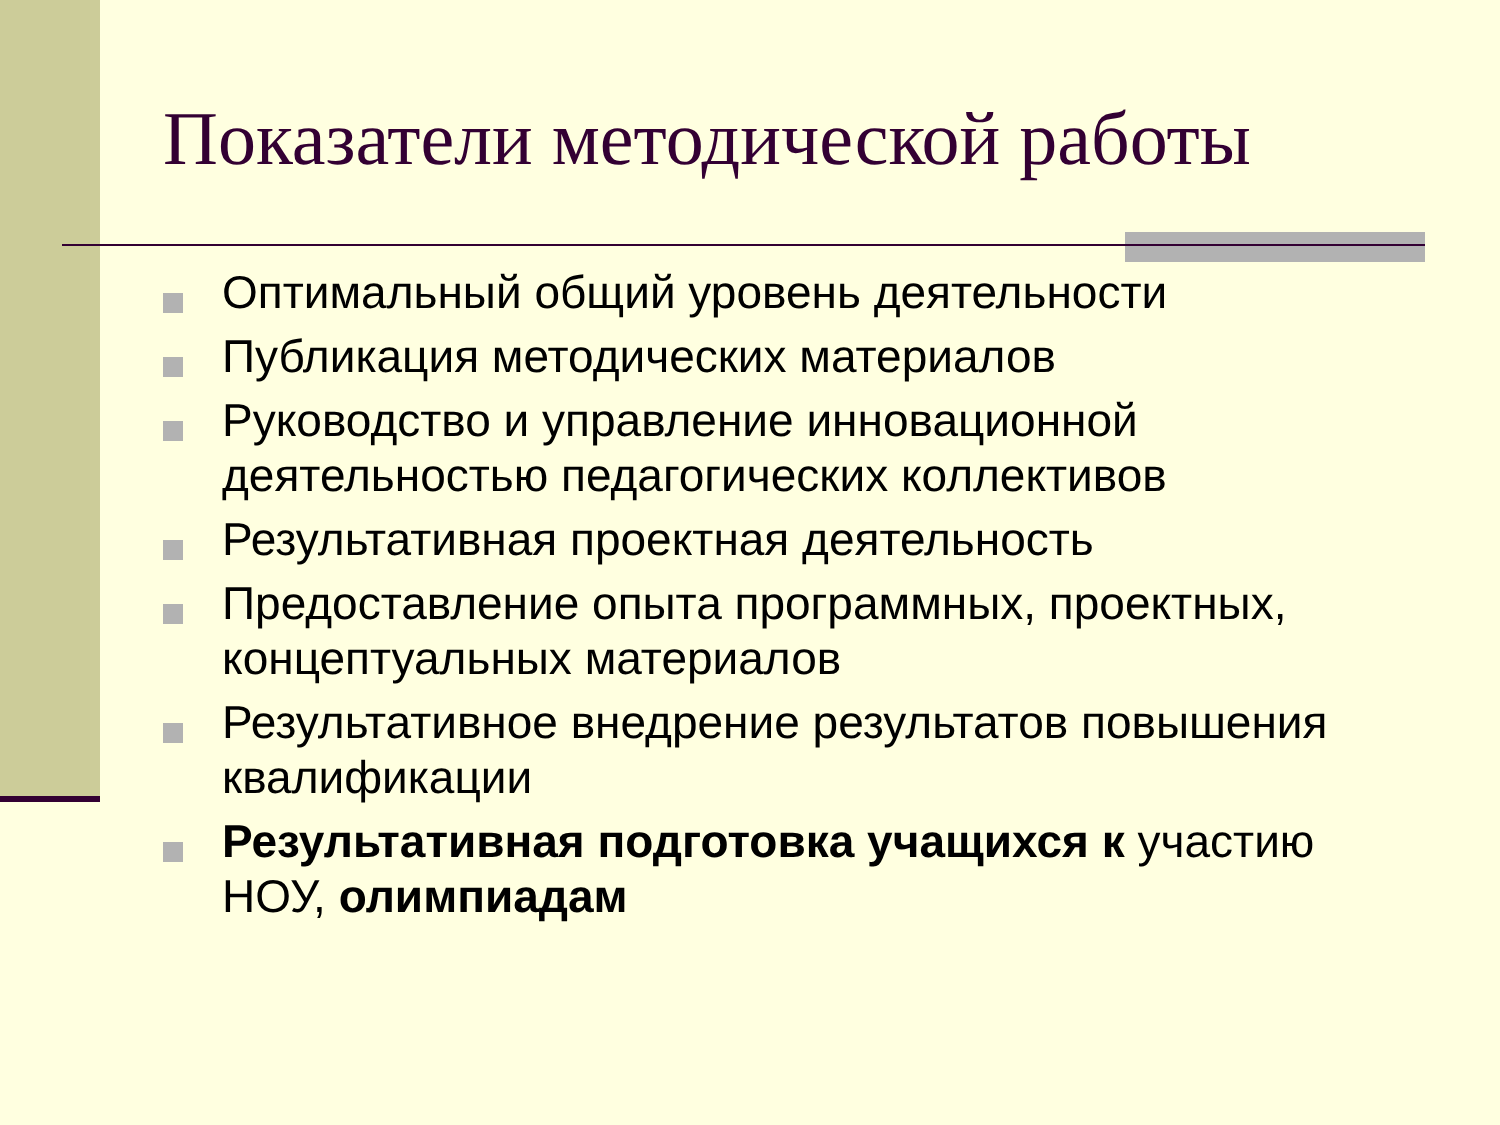Показатели методической работы
Оптимальный общий уровень деятельности
Публикация методических материалов
Руководство и управление инновационной деятельностью педагогических коллективов
Результативная проектная деятельность
Предоставление опыта программных, проектных, концептуальных материалов
Результативное внедрение результатов повышения квалификации
Результативная подготовка учащихся к участию НОУ, олимпиадам